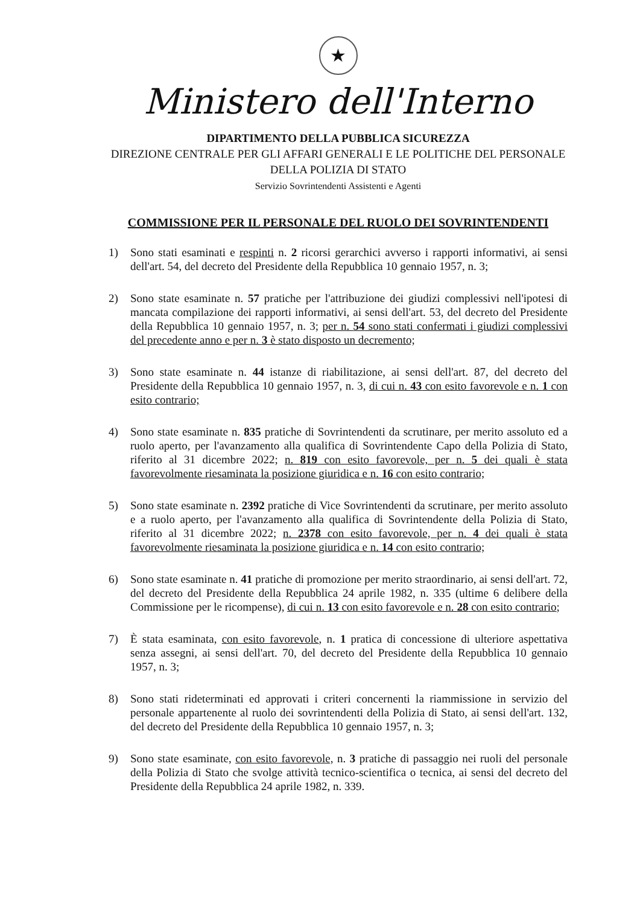★
Ministero dell'Interno
DIPARTIMENTO DELLA PUBBLICA SICUREZZA
DIREZIONE CENTRALE PER GLI AFFARI GENERALI E LE POLITICHE DEL PERSONALE
DELLA POLIZIA DI STATO
Servizio Sovrintendenti Assistenti e Agenti
COMMISSIONE PER IL PERSONALE DEL RUOLO DEI SOVRINTENDENTI
1) Sono stati esaminati e respinti n. 2 ricorsi gerarchici avverso i rapporti informativi, ai sensi dell'art. 54, del decreto del Presidente della Repubblica 10 gennaio 1957, n. 3;
2) Sono state esaminate n. 57 pratiche per l'attribuzione dei giudizi complessivi nell'ipotesi di mancata compilazione dei rapporti informativi, ai sensi dell'art. 53, del decreto del Presidente della Repubblica 10 gennaio 1957, n. 3; per n. 54 sono stati confermati i giudizi complessivi del precedente anno e per n. 3 è stato disposto un decremento;
3) Sono state esaminate n. 44 istanze di riabilitazione, ai sensi dell'art. 87, del decreto del Presidente della Repubblica 10 gennaio 1957, n. 3, di cui n. 43 con esito favorevole e n. 1 con esito contrario;
4) Sono state esaminate n. 835 pratiche di Sovrintendenti da scrutinare, per merito assoluto ed a ruolo aperto, per l'avanzamento alla qualifica di Sovrintendente Capo della Polizia di Stato, riferito al 31 dicembre 2022; n. 819 con esito favorevole, per n. 5 dei quali è stata favorevolmente riesaminata la posizione giuridica e n. 16 con esito contrario;
5) Sono state esaminate n. 2392 pratiche di Vice Sovrintendenti da scrutinare, per merito assoluto e a ruolo aperto, per l'avanzamento alla qualifica di Sovrintendente della Polizia di Stato, riferito al 31 dicembre 2022; n. 2378 con esito favorevole, per n. 4 dei quali è stata favorevolmente riesaminata la posizione giuridica e n. 14 con esito contrario;
6) Sono state esaminate n. 41 pratiche di promozione per merito straordinario, ai sensi dell'art. 72, del decreto del Presidente della Repubblica 24 aprile 1982, n. 335 (ultime 6 delibere della Commissione per le ricompense), di cui n. 13 con esito favorevole e n. 28 con esito contrario;
7) È stata esaminata, con esito favorevole, n. 1 pratica di concessione di ulteriore aspettativa senza assegni, ai sensi dell'art. 70, del decreto del Presidente della Repubblica 10 gennaio 1957, n. 3;
8) Sono stati rideterminati ed approvati i criteri concernenti la riammissione in servizio del personale appartenente al ruolo dei sovrintendenti della Polizia di Stato, ai sensi dell'art. 132, del decreto del Presidente della Repubblica 10 gennaio 1957, n. 3;
9) Sono state esaminate, con esito favorevole, n. 3 pratiche di passaggio nei ruoli del personale della Polizia di Stato che svolge attività tecnico-scientifica o tecnica, ai sensi del decreto del Presidente della Repubblica 24 aprile 1982, n. 339.